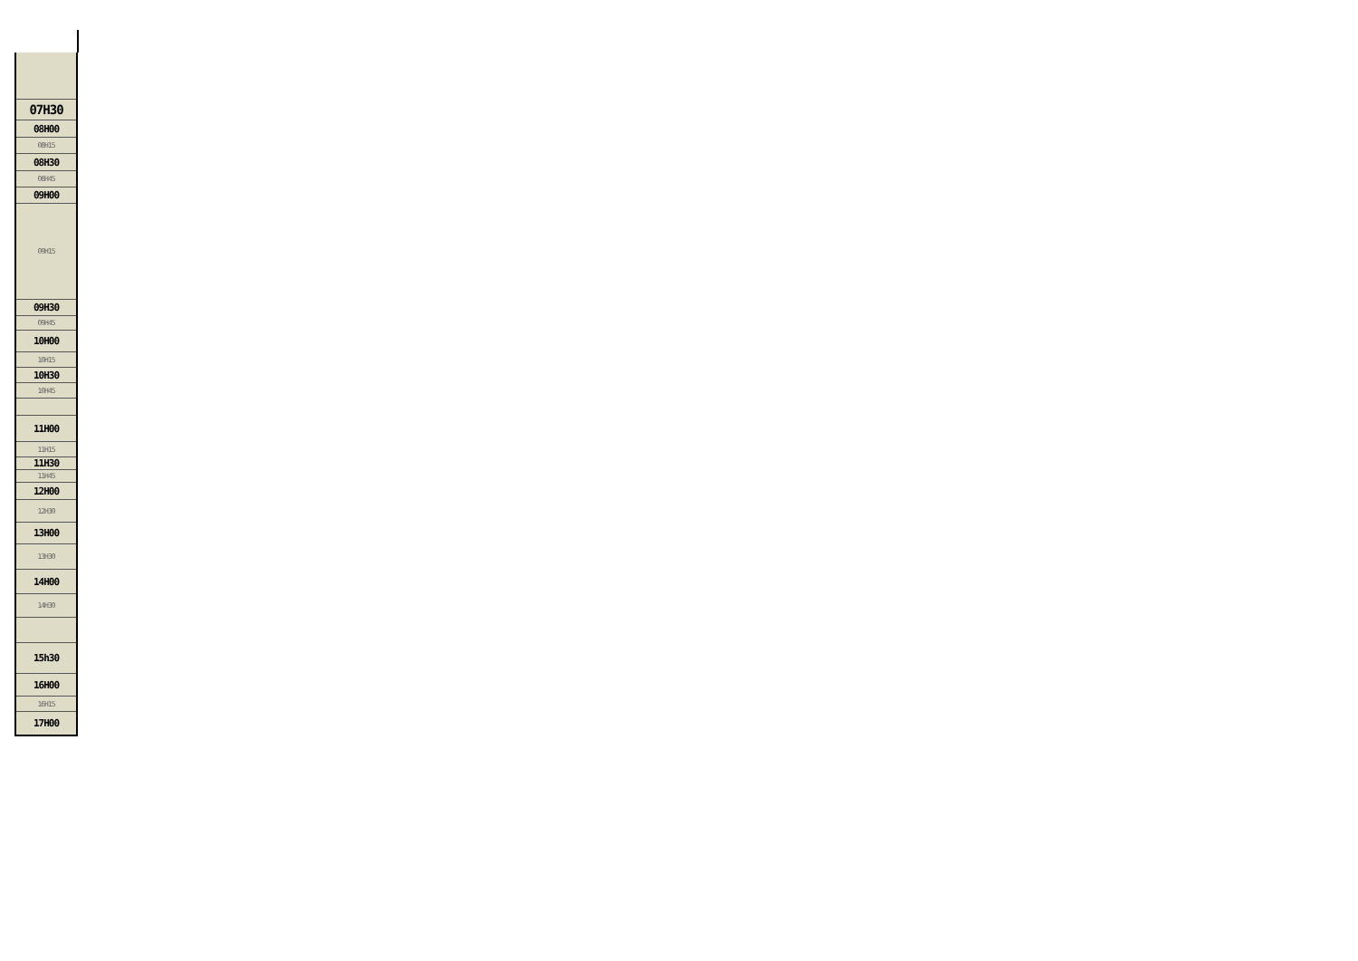| 07H30 |
| 08H00 |
| 08H15 |
| 08H30 |
| 08H45 |
| 09H00 |
| 09H15 |
| 09H30 |
| 09H45 |
| 10H00 |
| 10H15 |
| 10H30 |
| 10H45 |
| 11H00 |
| 11H15 |
| 11H30 |
| 11H45 |
| 12H00 |
| 12H30 |
| 13H00 |
| 13H30 |
| 14H00 |
| 14H30 |
| 15h30 |
| 16H00 |
| 16H15 |
| 17H00 |